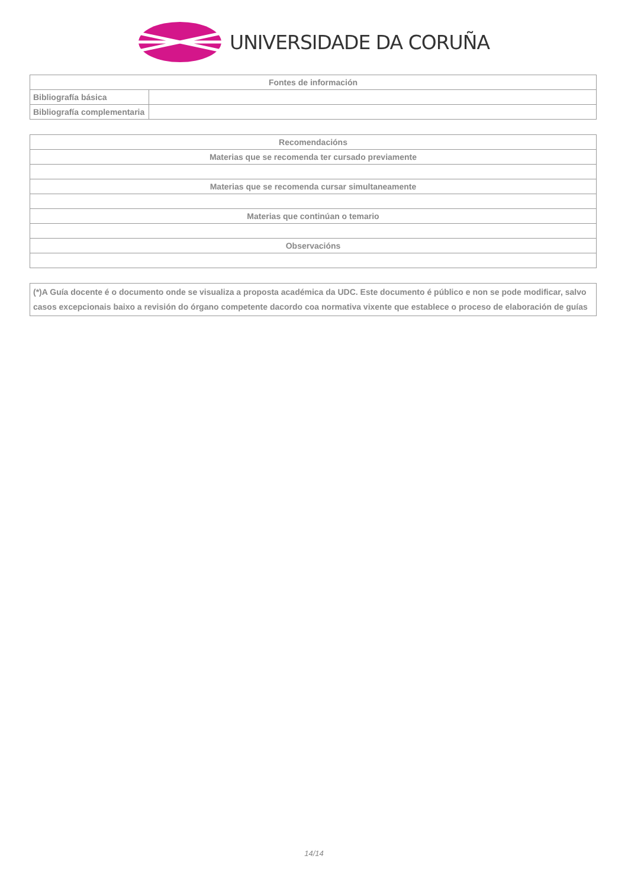UNIVERSIDADE DA CORUÑA
| Fontes de información | |
| --- | --- |
| Bibliografía básica | |
| Bibliografía complementaria | |
| Recomendacións |
| --- |
| Materias que se recomenda ter cursado previamente |
| Materias que se recomenda cursar simultaneamente |
| Materias que continúan o temario |
| Observacións |
| (*)A Guía docente é o documento onde se visualiza a proposta académica da UDC. Este documento é público e non se pode modificar, salvo casos excepcionais baixo a revisión do órgano competente dacordo coa normativa vixente que establece o proceso de elaboración de guías |
14/14